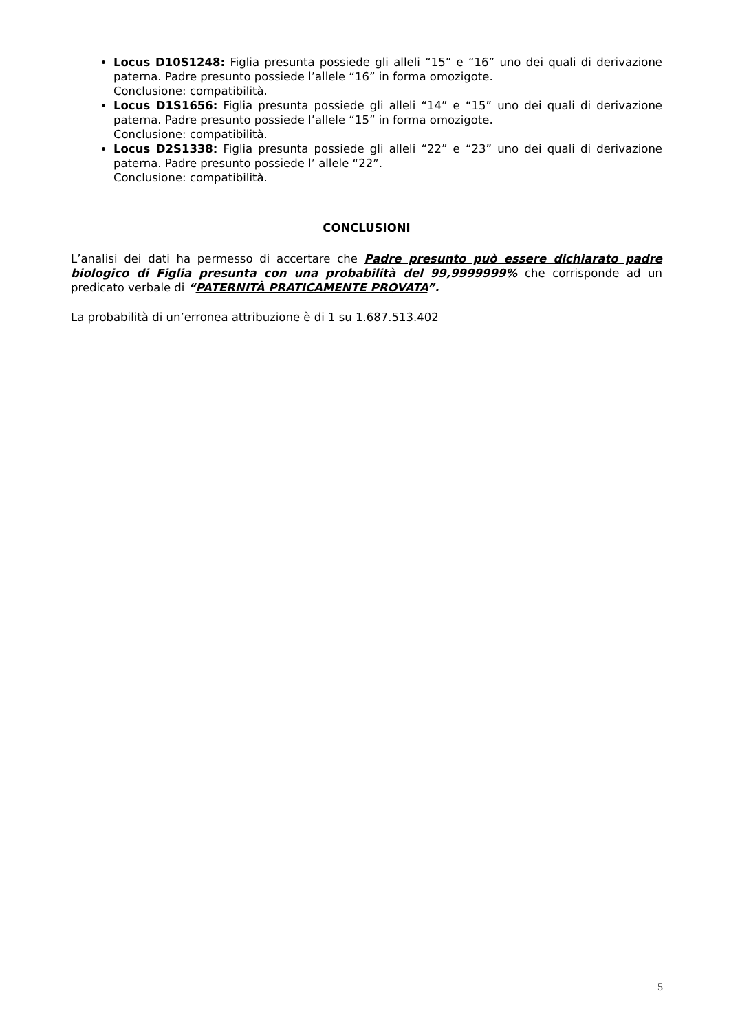Locus D10S1248: Figlia presunta possiede gli alleli “15” e “16” uno dei quali di derivazione paterna. Padre presunto possiede l’allele “16” in forma omozigote.
Conclusione: compatibilità.
Locus D1S1656: Figlia presunta possiede gli alleli “14” e “15” uno dei quali di derivazione paterna. Padre presunto possiede l’allele “15” in forma omozigote.
Conclusione: compatibilità.
Locus D2S1338: Figlia presunta possiede gli alleli “22” e “23” uno dei quali di derivazione paterna. Padre presunto possiede l’ allele “22”.
Conclusione: compatibilità.
CONCLUSIONI
L’analisi dei dati ha permesso di accertare che Padre presunto può essere dichiarato padre biologico di Figlia presunta con una probabilità del 99,9999999% che corrisponde ad un predicato verbale di “PATERNITÀ PRATICAMENTE PROVATA”.
La probabilità di un’erronea attribuzione è di 1 su 1.687.513.402
5